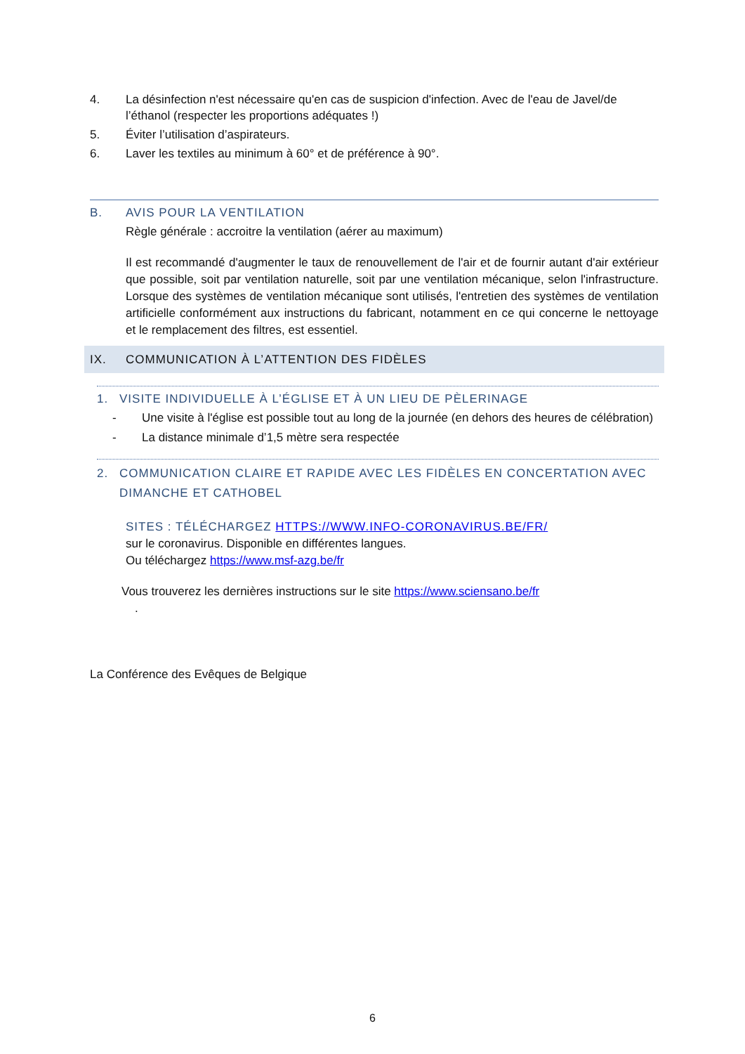4. La désinfection n'est nécessaire qu'en cas de suspicion d'infection. Avec de l'eau de Javel/de l’éthanol (respecter les proportions adéquates !)
5. Éviter l’utilisation d’aspirateurs.
6. Laver les textiles au minimum à 60° et de préférence à 90°.
B. AVIS POUR LA VENTILATION
Règle générale : accroitre la ventilation (aérer au maximum)
Il est recommandé d'augmenter le taux de renouvellement de l'air et de fournir autant d'air extérieur que possible, soit par ventilation naturelle, soit par une ventilation mécanique, selon l'infrastructure. Lorsque des systèmes de ventilation mécanique sont utilisés, l'entretien des systèmes de ventilation artificielle conformément aux instructions du fabricant, notamment en ce qui concerne le nettoyage et le remplacement des filtres, est essentiel.
IX. COMMUNICATION À L’ATTENTION DES FIDÈLES
1. VISITE INDIVIDUELLE À L’ÉGLISE ET À UN LIEU DE PÈLERINAGE
-
Une visite à l'église est possible tout au long de la journée (en dehors des heures de célébration)
-
La distance minimale d’1,5 mètre sera respectée
2. COMMUNICATION CLAIRE ET RAPIDE AVEC LES FIDÈLES EN CONCERTATION AVEC DIMANCHE ET CATHOBEL
SITES : TÉLÉCHARGEZ HTTPS://WWW.INFO-CORONAVIRUS.BE/FR/
sur le coronavirus. Disponible en différentes langues.
Ou téléchargez https://www.msf-azg.be/fr
Vous trouverez les dernières instructions sur le site https://www.sciensano.be/fr
.
La Conférence des Evêques de Belgique
6